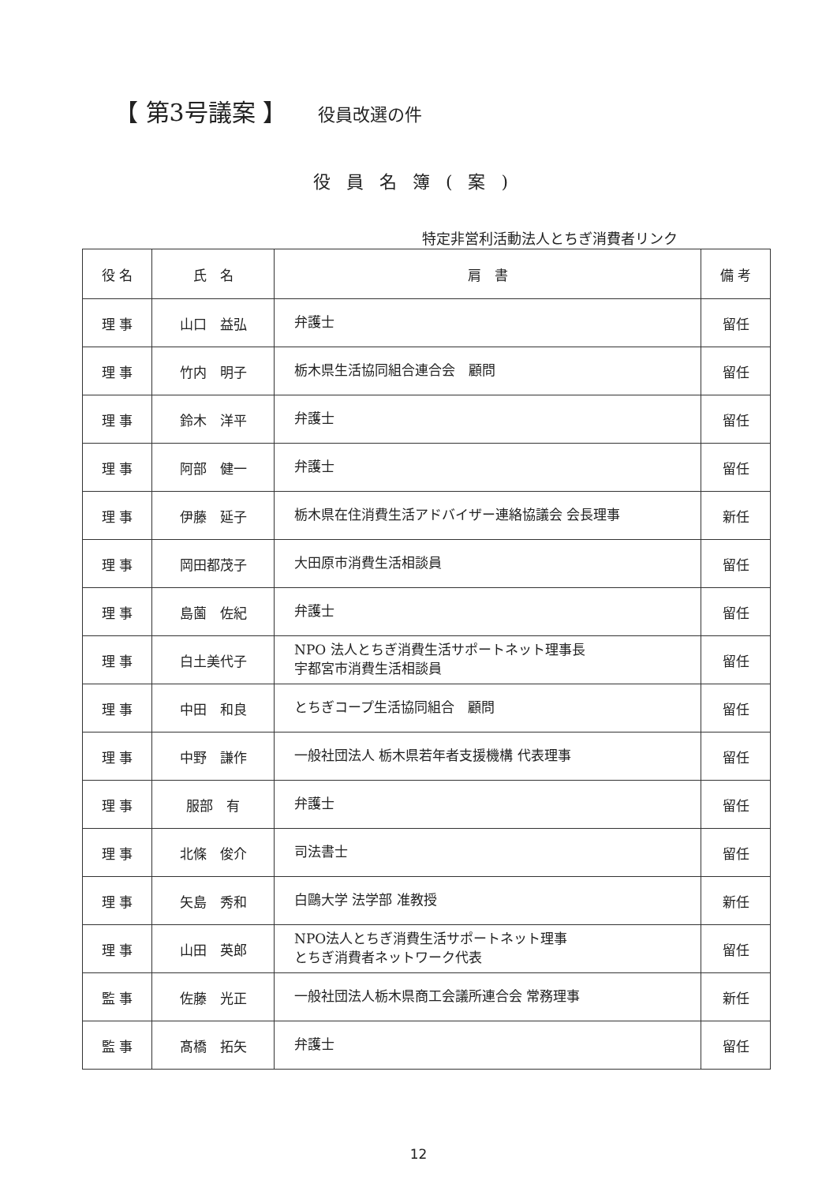【 第3号議案 】 役員改選の件
役員名簿(案)
特定非営利活動法人とちぎ消費者リンク
| 役 名 | 氏 名 | 肩 書 | 備 考 |
| --- | --- | --- | --- |
| 理 事 | 山口 益弘 | 弁護士 | 留任 |
| 理 事 | 竹内 明子 | 栃木県生活協同組合連合会 顧問 | 留任 |
| 理 事 | 鈴木 洋平 | 弁護士 | 留任 |
| 理 事 | 阿部 健一 | 弁護士 | 留任 |
| 理 事 | 伊藤 延子 | 栃木県在住消費生活アドバイザー連絡協議会 会長理事 | 新任 |
| 理 事 | 岡田都茂子 | 大田原市消費生活相談員 | 留任 |
| 理 事 | 島薗 佐紀 | 弁護士 | 留任 |
| 理 事 | 白土美代子 | NPO 法人とちぎ消費生活サポートネット理事長 宇都宮市消費生活相談員 | 留任 |
| 理 事 | 中田 和良 | とちぎコープ生活協同組合 顧問 | 留任 |
| 理 事 | 中野 謙作 | 一般社団法人 栃木県若年者支援機構 代表理事 | 留任 |
| 理 事 | 服部 有 | 弁護士 | 留任 |
| 理 事 | 北條 俊介 | 司法書士 | 留任 |
| 理 事 | 矢島 秀和 | 白鷗大学 法学部 准教授 | 新任 |
| 理 事 | 山田 英郎 | NPO法人とちぎ消費生活サポートネット理事 とちぎ消費者ネットワーク代表 | 留任 |
| 監 事 | 佐藤 光正 | 一般社団法人栃木県商工会議所連合会 常務理事 | 新任 |
| 監 事 | 髙橋 拓矢 | 弁護士 | 留任 |
12